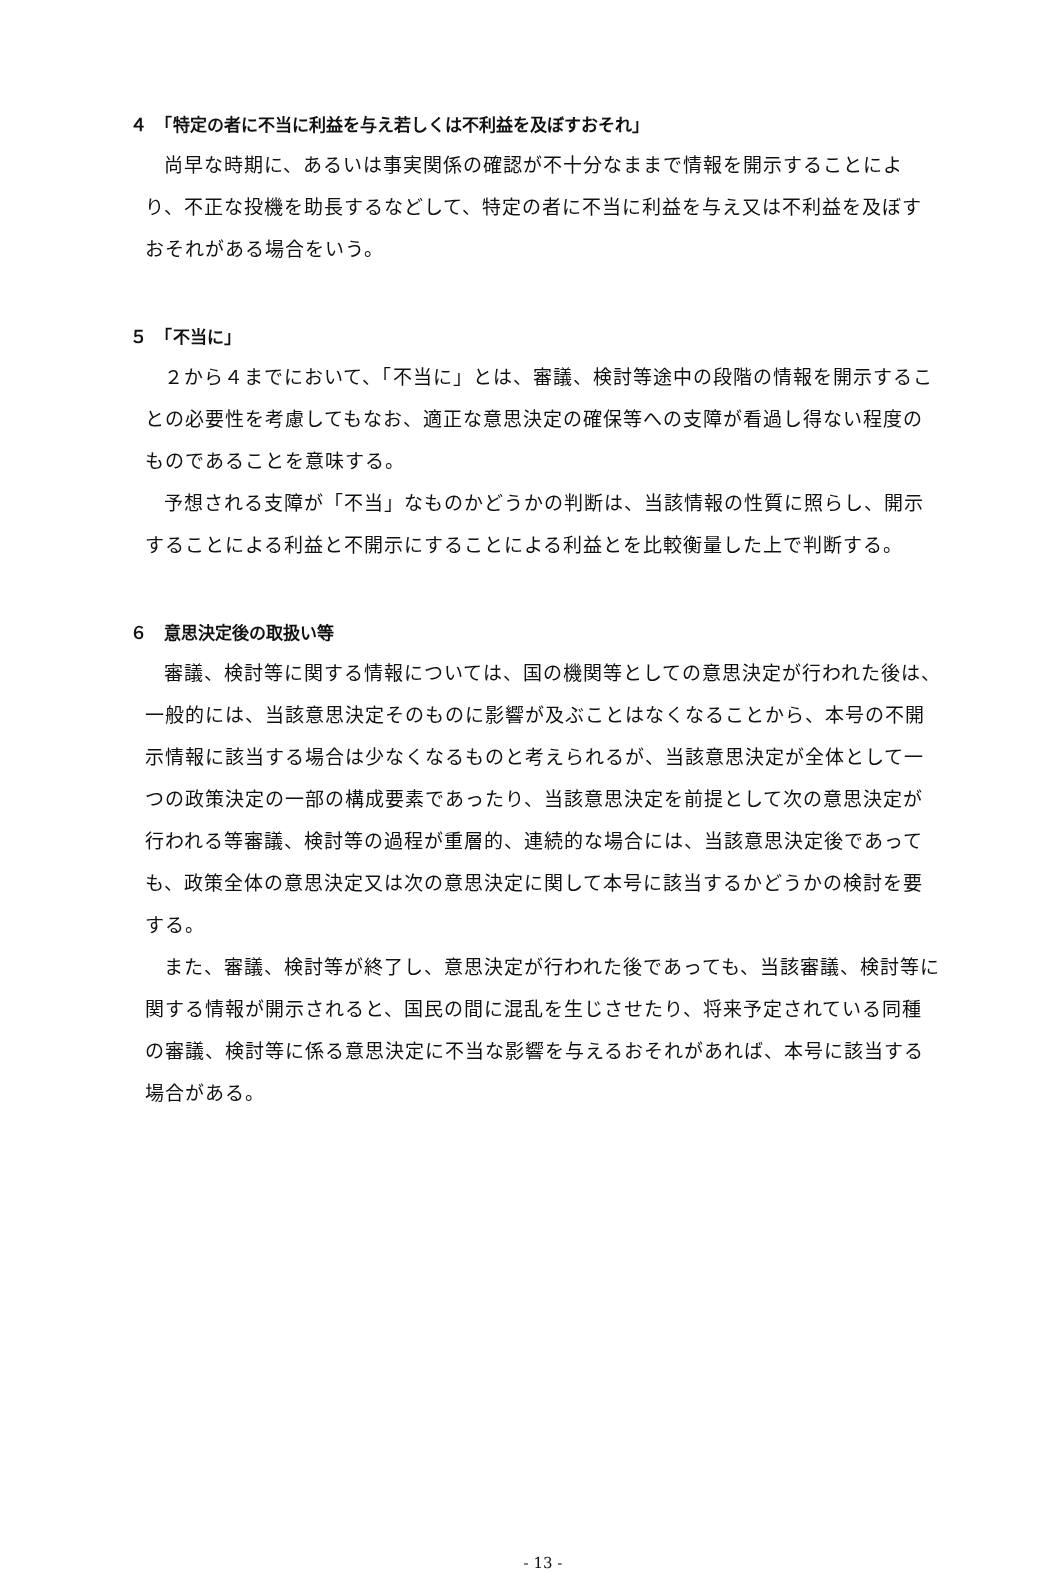４　「特定の者に不当に利益を与え若しくは不利益を及ぼすおそれ」
尚早な時期に、あるいは事実関係の確認が不十分なままで情報を開示することにより、不正な投機を助長するなどして、特定の者に不当に利益を与え又は不利益を及ぼすおそれがある場合をいう。
５　「不当に」
２から４までにおいて、「不当に」とは、審議、検討等途中の段階の情報を開示することの必要性を考慮してもなお、適正な意思決定の確保等への支障が看過し得ない程度のものであることを意味する。
予想される支障が「不当」なものかどうかの判断は、当該情報の性質に照らし、開示することによる利益と不開示にすることによる利益とを比較衡量した上で判断する。
６　意思決定後の取扱い等
審議、検討等に関する情報については、国の機関等としての意思決定が行われた後は、一般的には、当該意思決定そのものに影響が及ぶことはなくなることから、本号の不開示情報に該当する場合は少なくなるものと考えられるが、当該意思決定が全体として一つの政策決定の一部の構成要素であったり、当該意思決定を前提として次の意思決定が行われる等審議、検討等の過程が重層的、連続的な場合には、当該意思決定後であっても、政策全体の意思決定又は次の意思決定に関して本号に該当するかどうかの検討を要する。
また、審議、検討等が終了し、意思決定が行われた後であっても、当該審議、検討等に関する情報が開示されると、国民の間に混乱を生じさせたり、将来予定されている同種の審議、検討等に係る意思決定に不当な影響を与えるおそれがあれば、本号に該当する場合がある。
- 13 -